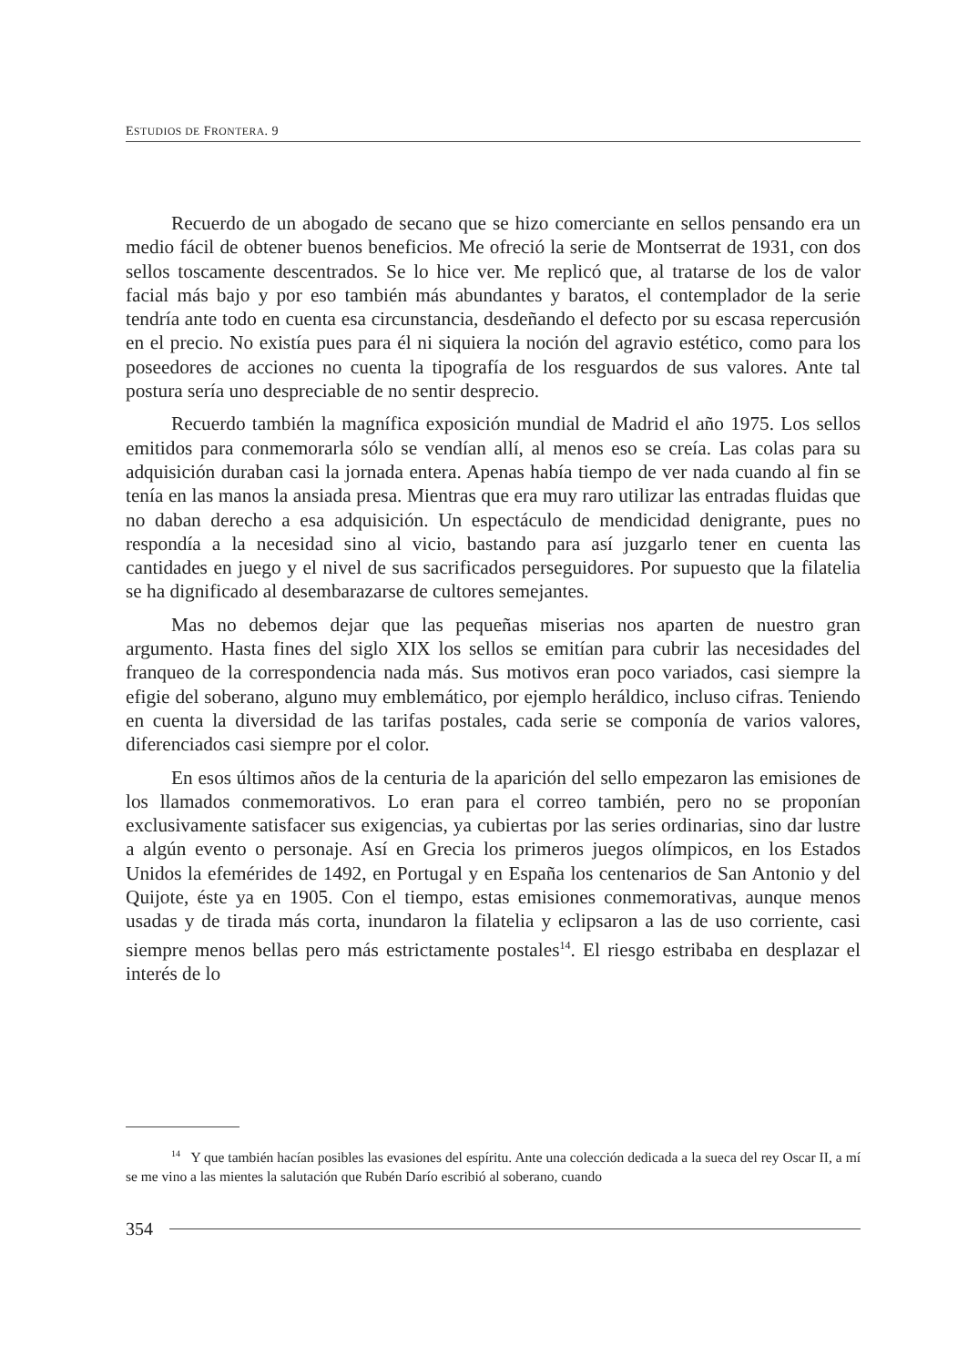ESTUDIOS DE FRONTERA. 9
Recuerdo de un abogado de secano que se hizo comerciante en sellos pensando era un medio fácil de obtener buenos beneficios. Me ofreció la serie de Montserrat de 1931, con dos sellos toscamente descentrados. Se lo hice ver. Me replicó que, al tratarse de los de valor facial más bajo y por eso también más abundantes y baratos, el contemplador de la serie tendría ante todo en cuenta esa circunstancia, desdeñando el defecto por su escasa repercusión en el precio. No existía pues para él ni siquiera la noción del agravio estético, como para los poseedores de acciones no cuenta la tipografía de los resguardos de sus valores. Ante tal postura sería uno despreciable de no sentir desprecio.
Recuerdo también la magnífica exposición mundial de Madrid el año 1975. Los sellos emitidos para conmemorarla sólo se vendían allí, al menos eso se creía. Las colas para su adquisición duraban casi la jornada entera. Apenas había tiempo de ver nada cuando al fin se tenía en las manos la ansiada presa. Mientras que era muy raro utilizar las entradas fluidas que no daban derecho a esa adquisición. Un espectáculo de mendicidad denigrante, pues no respondía a la necesidad sino al vicio, bastando para así juzgarlo tener en cuenta las cantidades en juego y el nivel de sus sacrificados perseguidores. Por supuesto que la filatelia se ha dignificado al desembarazarse de cultores semejantes.
Mas no debemos dejar que las pequeñas miserias nos aparten de nuestro gran argumento. Hasta fines del siglo XIX los sellos se emitían para cubrir las necesidades del franqueo de la correspondencia nada más. Sus motivos eran poco variados, casi siempre la efigie del soberano, alguno muy emblemático, por ejemplo heráldico, incluso cifras. Teniendo en cuenta la diversidad de las tarifas postales, cada serie se componía de varios valores, diferenciados casi siempre por el color.
En esos últimos años de la centuria de la aparición del sello empezaron las emisiones de los llamados conmemorativos. Lo eran para el correo también, pero no se proponían exclusivamente satisfacer sus exigencias, ya cubiertas por las series ordinarias, sino dar lustre a algún evento o personaje. Así en Grecia los primeros juegos olímpicos, en los Estados Unidos la efemérides de 1492, en Portugal y en España los centenarios de San Antonio y del Quijote, éste ya en 1905. Con el tiempo, estas emisiones conmemorativas, aunque menos usadas y de tirada más corta, inundaron la filatelia y eclipsaron a las de uso corriente, casi siempre menos bellas pero más estrictamente postales<sup>14</sup>. El riesgo estribaba en desplazar el interés de lo
<sup>14</sup> Y que también hacían posibles las evasiones del espíritu. Ante una colección dedicada a la sueca del rey Oscar II, a mí se me vino a las mientes la salutación que Rubén Darío escribió al soberano, cuando
354